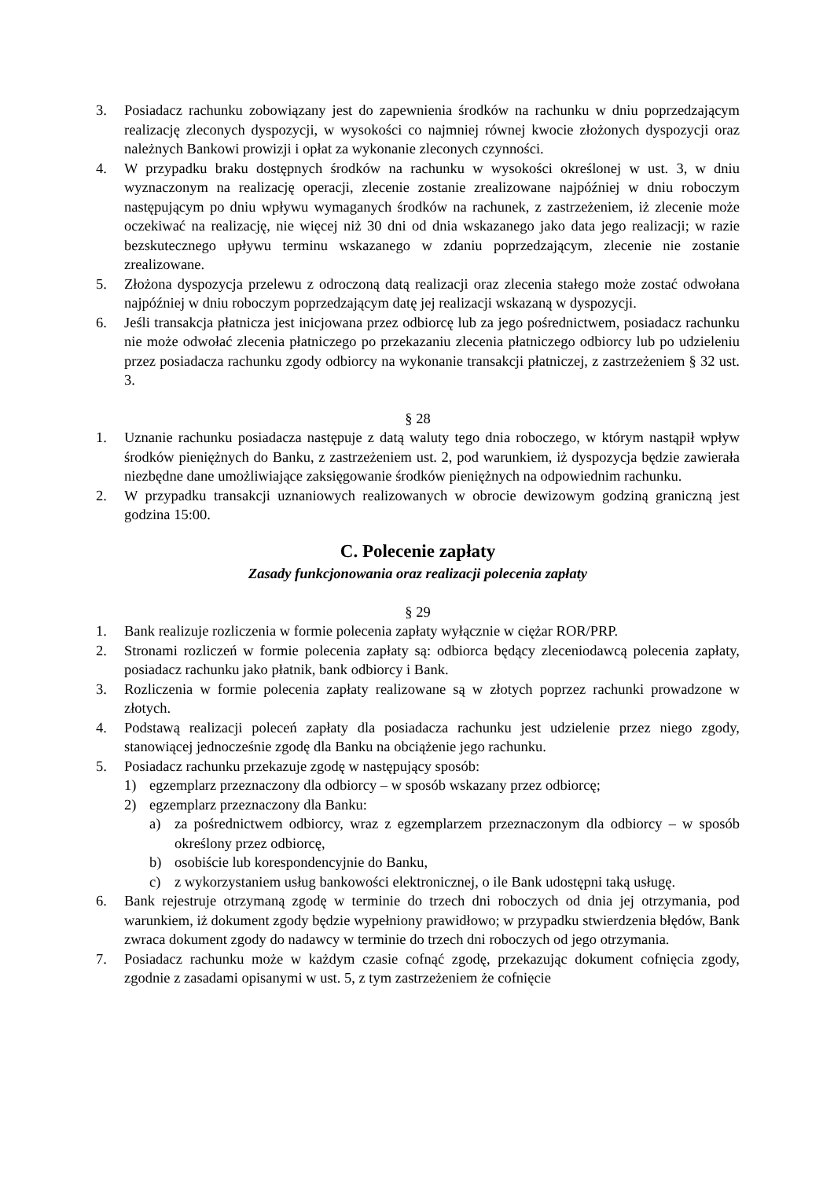3. Posiadacz rachunku zobowiązany jest do zapewnienia środków na rachunku w dniu poprzedzającym realizację zleconych dyspozycji, w wysokości co najmniej równej kwocie złożonych dyspozycji oraz należnych Bankowi prowizji i opłat za wykonanie zleconych czynności.
4. W przypadku braku dostępnych środków na rachunku w wysokości określonej w ust. 3, w dniu wyznaczonym na realizację operacji, zlecenie zostanie zrealizowane najpóźniej w dniu roboczym następującym po dniu wpływu wymaganych środków na rachunek, z zastrzeżeniem, iż zlecenie może oczekiwać na realizację, nie więcej niż 30 dni od dnia wskazanego jako data jego realizacji; w razie bezskutecznego upływu terminu wskazanego w zdaniu poprzedzającym, zlecenie nie zostanie zrealizowane.
5. Złożona dyspozycja przelewu z odroczoną datą realizacji oraz zlecenia stałego może zostać odwołana najpóźniej w dniu roboczym poprzedzającym datę jej realizacji wskazaną w dyspozycji.
6. Jeśli transakcja płatnicza jest inicjowana przez odbiorcę lub za jego pośrednictwem, posiadacz rachunku nie może odwołać zlecenia płatniczego po przekazaniu zlecenia płatniczego odbiorcy lub po udzieleniu przez posiadacza rachunku zgody odbiorcy na wykonanie transakcji płatniczej, z zastrzeżeniem § 32 ust. 3.
§ 28
1. Uznanie rachunku posiadacza następuje z datą waluty tego dnia roboczego, w którym nastąpił wpływ środków pieniężnych do Banku, z zastrzeżeniem ust. 2, pod warunkiem, iż dyspozycja będzie zawierała niezbędne dane umożliwiające zaksięgowanie środków pieniężnych na odpowiednim rachunku.
2. W przypadku transakcji uznaniowych realizowanych w obrocie dewizowym godziną graniczną jest godzina 15:00.
C. Polecenie zapłaty
Zasady funkcjonowania oraz realizacji polecenia zapłaty
§ 29
1. Bank realizuje rozliczenia w formie polecenia zapłaty wyłącznie w ciężar ROR/PRP.
2. Stronami rozliczeń w formie polecenia zapłaty są: odbiorca będący zleceniodawcą polecenia zapłaty, posiadacz rachunku jako płatnik, bank odbiorcy i Bank.
3. Rozliczenia w formie polecenia zapłaty realizowane są w złotych poprzez rachunki prowadzone w złotych.
4. Podstawą realizacji poleceń zapłaty dla posiadacza rachunku jest udzielenie przez niego zgody, stanowiącej jednocześnie zgodę dla Banku na obciążenie jego rachunku.
5. Posiadacz rachunku przekazuje zgodę w następujący sposób:
1) egzemplarz przeznaczony dla odbiorcy – w sposób wskazany przez odbiorcę;
2) egzemplarz przeznaczony dla Banku:
a) za pośrednictwem odbiorcy, wraz z egzemplarzem przeznaczonym dla odbiorcy – w sposób określony przez odbiorcę,
b) osobiście lub korespondencyjnie do Banku,
c) z wykorzystaniem usług bankowości elektronicznej, o ile Bank udostępni taką usługę.
6. Bank rejestruje otrzymaną zgodę w terminie do trzech dni roboczych od dnia jej otrzymania, pod warunkiem, iż dokument zgody będzie wypełniony prawidłowo; w przypadku stwierdzenia błędów, Bank zwraca dokument zgody do nadawcy w terminie do trzech dni roboczych od jego otrzymania.
7. Posiadacz rachunku może w każdym czasie cofnąć zgodę, przekazując dokument cofnięcia zgody, zgodnie z zasadami opisanymi w ust. 5, z tym zastrzeżeniem że cofnięcie